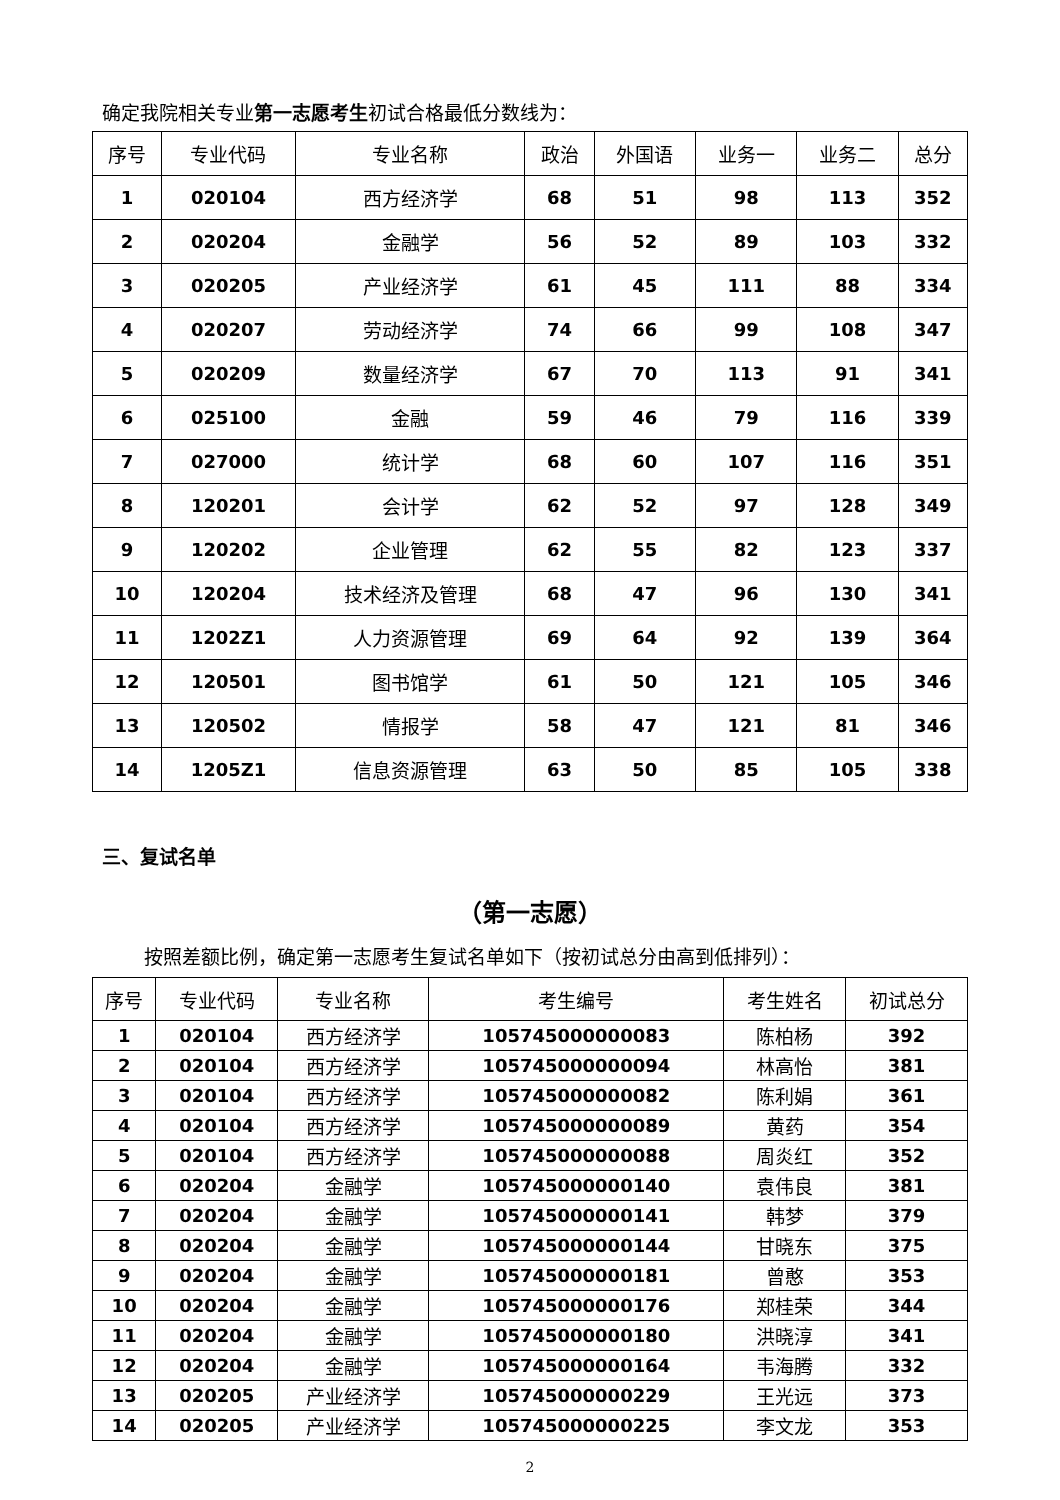确定我院相关专业第一志愿考生初试合格最低分数线为：
| 序号 | 专业代码 | 专业名称 | 政治 | 外国语 | 业务一 | 业务二 | 总分 |
| --- | --- | --- | --- | --- | --- | --- | --- |
| 1 | 020104 | 西方经济学 | 68 | 51 | 98 | 113 | 352 |
| 2 | 020204 | 金融学 | 56 | 52 | 89 | 103 | 332 |
| 3 | 020205 | 产业经济学 | 61 | 45 | 111 | 88 | 334 |
| 4 | 020207 | 劳动经济学 | 74 | 66 | 99 | 108 | 347 |
| 5 | 020209 | 数量经济学 | 67 | 70 | 113 | 91 | 341 |
| 6 | 025100 | 金融 | 59 | 46 | 79 | 116 | 339 |
| 7 | 027000 | 统计学 | 68 | 60 | 107 | 116 | 351 |
| 8 | 120201 | 会计学 | 62 | 52 | 97 | 128 | 349 |
| 9 | 120202 | 企业管理 | 62 | 55 | 82 | 123 | 337 |
| 10 | 120204 | 技术经济及管理 | 68 | 47 | 96 | 130 | 341 |
| 11 | 1202Z1 | 人力资源管理 | 69 | 64 | 92 | 139 | 364 |
| 12 | 120501 | 图书馆学 | 61 | 50 | 121 | 105 | 346 |
| 13 | 120502 | 情报学 | 58 | 47 | 121 | 81 | 346 |
| 14 | 1205Z1 | 信息资源管理 | 63 | 50 | 85 | 105 | 338 |
三、复试名单
（第一志愿）
按照差额比例，确定第一志愿考生复试名单如下（按初试总分由高到低排列）：
| 序号 | 专业代码 | 专业名称 | 考生编号 | 考生姓名 | 初试总分 |
| --- | --- | --- | --- | --- | --- |
| 1 | 020104 | 西方经济学 | 105745000000083 | 陈柏杨 | 392 |
| 2 | 020104 | 西方经济学 | 105745000000094 | 林高怡 | 381 |
| 3 | 020104 | 西方经济学 | 105745000000082 | 陈利娟 | 361 |
| 4 | 020104 | 西方经济学 | 105745000000089 | 黄药 | 354 |
| 5 | 020104 | 西方经济学 | 105745000000088 | 周炎红 | 352 |
| 6 | 020204 | 金融学 | 105745000000140 | 袁伟良 | 381 |
| 7 | 020204 | 金融学 | 105745000000141 | 韩梦 | 379 |
| 8 | 020204 | 金融学 | 105745000000144 | 甘晓东 | 375 |
| 9 | 020204 | 金融学 | 105745000000181 | 曾憨 | 353 |
| 10 | 020204 | 金融学 | 105745000000176 | 郑桂荣 | 344 |
| 11 | 020204 | 金融学 | 105745000000180 | 洪晓淳 | 341 |
| 12 | 020204 | 金融学 | 105745000000164 | 韦海腾 | 332 |
| 13 | 020205 | 产业经济学 | 105745000000229 | 王光远 | 373 |
| 14 | 020205 | 产业经济学 | 105745000000225 | 李文龙 | 353 |
2